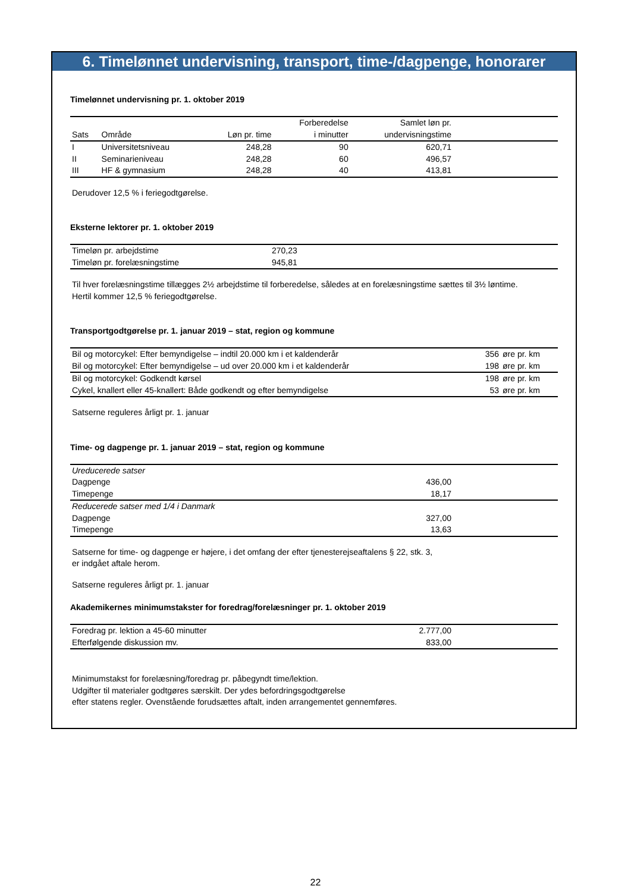6. Timelønnet undervisning, transport, time-/dagpenge, honorarer
Timelønnet undervisning pr. 1. oktober 2019
| Sats | Område | Løn pr. time | Forberedelse i minutter | Samlet løn pr. undervisningstime | |
| --- | --- | --- | --- | --- | --- |
| I | Universitetsniveau | 248,28 | 90 | 620,71 | |
| II | Seminarieniveau | 248,28 | 60 | 496,57 | |
| III | HF & gymnasium | 248,28 | 40 | 413,81 | |
Derudover 12,5 % i feriegodtgørelse.
Eksterne lektorer pr. 1. oktober 2019
| Timeløn pr. arbejdstime | 270,23 | |
| Timeløn pr. forelæsningstime | 945,81 | |
Til hver forelæsningstime tillægges 2½ arbejdstime til forberedelse, således at en forelæsningstime sættes til 3½ løntime.
Hertil kommer 12,5 % feriegodtgørelse.
Transportgodtgørelse pr. 1. januar 2019 – stat, region og kommune
| Bil og motorcykel: Efter bemyndigelse – indtil 20.000 km i et kaldenderår | 356 | øre pr. km |
| Bil og motorcykel: Efter bemyndigelse – ud over 20.000 km i et kaldenderår | 198 | øre pr. km |
| Bil og motorcykel: Godkendt kørsel | 198 | øre pr. km |
| Cykel, knallert eller 45-knallert: Både godkendt og efter bemyndigelse | 53 | øre pr. km |
Satserne reguleres årligt pr. 1. januar
Time- og dagpenge pr. 1. januar 2019 – stat, region og kommune
| Ureducerede satser | | |
| Dagpenge | 436,00 | |
| Timepenge | 18,17 | |
| Reducerede satser med 1/4 i Danmark | | |
| Dagpenge | 327,00 | |
| Timepenge | 13,63 | |
Satserne for time- og dagpenge er højere, i det omfang der efter tjenesterejseaftalens § 22, stk. 3,
er indgået aftale herom.
Satserne reguleres årligt pr. 1. januar
Akademikernes minimumstakster for foredrag/forelæsninger pr. 1. oktober 2019
| Foredrag pr. lektion a 45-60 minutter | 2.777,00 | |
| Efterfølgende diskussion mv. | 833,00 | |
Minimumstakst for forelæsning/foredrag pr. påbegyndt time/lektion.
Udgifter til materialer godtgøres særskilt. Der ydes befordringsgodtgørelse
efter statens regler. Ovenstående forudsættes aftalt, inden arrangementet gennemføres.
22